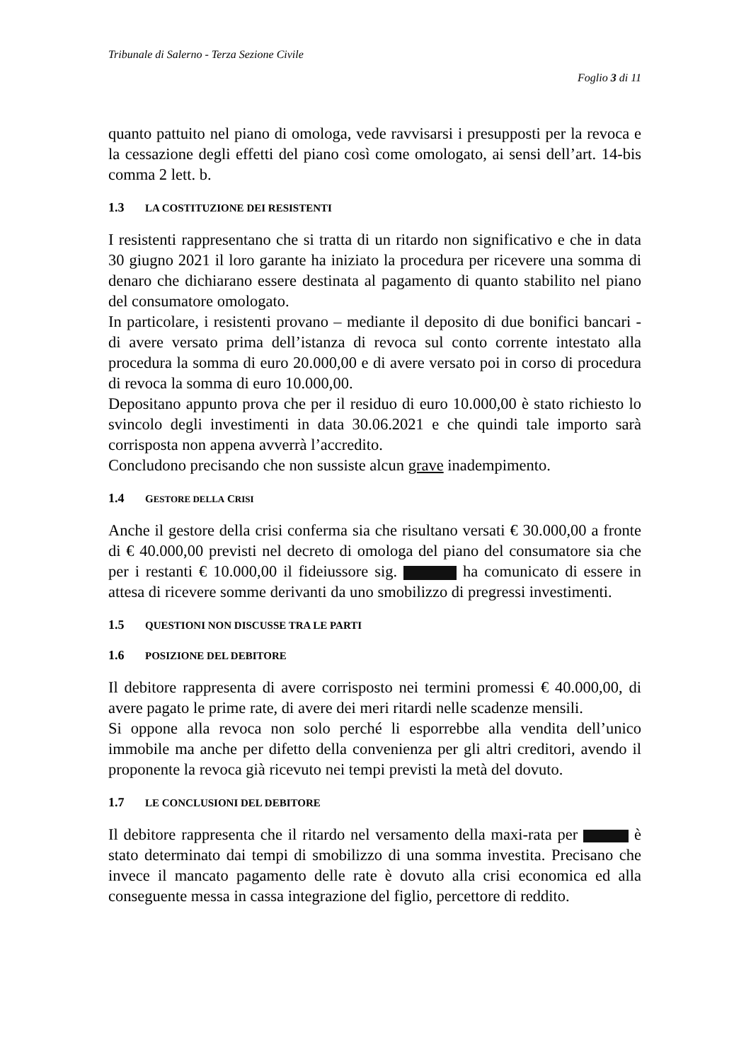Tribunale di Salerno - Terza Sezione Civile
Foglio 3 di 11
quanto pattuito nel piano di omologa, vede ravvisarsi i presupposti per la revoca e la cessazione degli effetti del piano così come omologato, ai sensi dell’art. 14-bis comma 2 lett. b.
1.3 LA COSTITUZIONE DEI RESISTENTI
I resistenti rappresentano che si tratta di un ritardo non significativo e che in data 30 giugno 2021 il loro garante ha iniziato la procedura per ricevere una somma di denaro che dichiarano essere destinata al pagamento di quanto stabilito nel piano del consumatore omologato.
In particolare, i resistenti provano – mediante il deposito di due bonifici bancari - di avere versato prima dell’istanza di revoca sul conto corrente intestato alla procedura la somma di euro 20.000,00 e di avere versato poi in corso di procedura di revoca la somma di euro 10.000,00.
Depositano appunto prova che per il residuo di euro 10.000,00 è stato richiesto lo svincolo degli investimenti in data 30.06.2021 e che quindi tale importo sarà corrisposta non appena avverrà l’accredito.
Concludono precisando che non sussiste alcun grave inadempimento.
1.4 GESTORE DELLA CRISI
Anche il gestore della crisi conferma sia che risultano versati € 30.000,00 a fronte di € 40.000,00 previsti nel decreto di omologa del piano del consumatore sia che per i restanti € 10.000,00 il fideiussore sig. ha comunicato di essere in attesa di ricevere somme derivanti da uno smobilizzo di pregressi investimenti.
1.5 QUESTIONI NON DISCUSSE TRA LE PARTI
1.6 POSIZIONE DEL DEBITORE
Il debitore rappresenta di avere corrisposto nei termini promessi € 40.000,00, di avere pagato le prime rate, di avere dei meri ritardi nelle scadenze mensili.
Si oppone alla revoca non solo perché li esporrebbe alla vendita dell’unico immobile ma anche per difetto della convenienza per gli altri creditori, avendo il proponente la revoca già ricevuto nei tempi previsti la metà del dovuto.
1.7 LE CONCLUSIONI DEL DEBITORE
Il debitore rappresenta che il ritardo nel versamento della maxi-rata per è stato determinato dai tempi di smobilizzo di una somma investita. Precisano che invece il mancato pagamento delle rate è dovuto alla crisi economica ed alla conseguente messa in cassa integrazione del figlio, percettore di reddito.